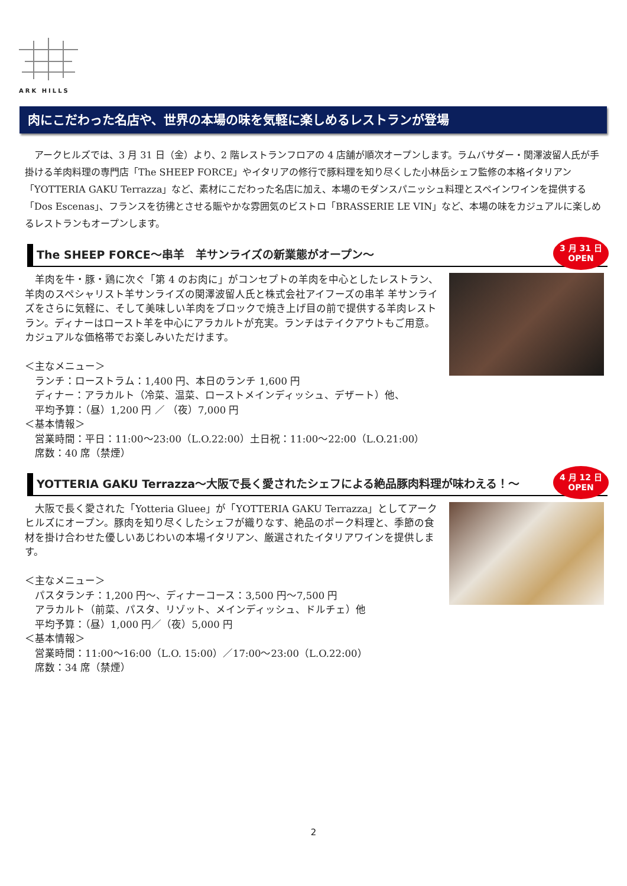ARK HILLS
肉にこだわった名店や、世界の本場の味を気軽に楽しめるレストランが登場
　アークヒルズでは、3 月 31 日（金）より、2 階レストランフロアの 4 店舗が順次オープンします。ラムバサダー・関澤波留人氏が手掛ける羊肉料理の専門店「The SHEEP FORCE」やイタリアの修行で豚料理を知り尽くした小林岳シェフ監修の本格イタリアン「YOTTERIA GAKU Terrazza」など、素材にこだわった名店に加え、本場のモダンスパニッシュ料理とスペインワインを提供する「Dos Escenas」、フランスを彷彿とさせる賑やかな雰囲気のビストロ「BRASSERIE LE VIN」など、本場の味をカジュアルに楽しめるレストランもオープンします。
The SHEEP FORCE～串羊　羊サンライズの新業態がオープン～
3 月 31 日
OPEN
　羊肉を牛・豚・鶏に次ぐ「第 4 のお肉に」がコンセプトの羊肉を中心としたレストラン、羊肉のスペシャリスト羊サンライズの関澤波留人氏と株式会社アイフーズの串羊 羊サンライズをさらに気軽に、そして美味しい羊肉をブロックで焼き上げ目の前で提供する羊肉レストラン。ディナーはロースト羊を中心にアラカルトが充実。ランチはテイクアウトもご用意。カジュアルな価格帯でお楽しみいただけます。
＜主なメニュー＞
　ランチ：ローストラム：1,400 円、本日のランチ 1,600 円
　ディナー：アラカルト（冷菜、温菜、ローストメインディッシュ、デザート）他、
　平均予算：（昼）1,200 円 ／ （夜）7,000 円
＜基本情報＞
　営業時間：平日：11:00～23:00（L.O.22:00）土日祝：11:00～22:00（L.O.21:00）
　席数：40 席（禁煙）
YOTTERIA GAKU Terrazza～大阪で長く愛されたシェフによる絶品豚肉料理が味わえる！～
4 月 12 日
OPEN
　大阪で長く愛された「Yotteria Gluee」が「YOTTERIA GAKU Terrazza」としてアークヒルズにオープン。豚肉を知り尽くしたシェフが織りなす、絶品のポーク料理と、季節の食材を掛け合わせた優しいあじわいの本場イタリアン、厳選されたイタリアワインを提供します。
＜主なメニュー＞
　パスタランチ：1,200 円～、ディナーコース：3,500 円～7,500 円
　アラカルト（前菜、パスタ、リゾット、メインディッシュ、ドルチェ）他
　平均予算：（昼）1,000 円／（夜）5,000 円
＜基本情報＞
　営業時間：11:00～16:00（L.O. 15:00）／17:00～23:00（L.O.22:00）
　席数：34 席（禁煙）
2